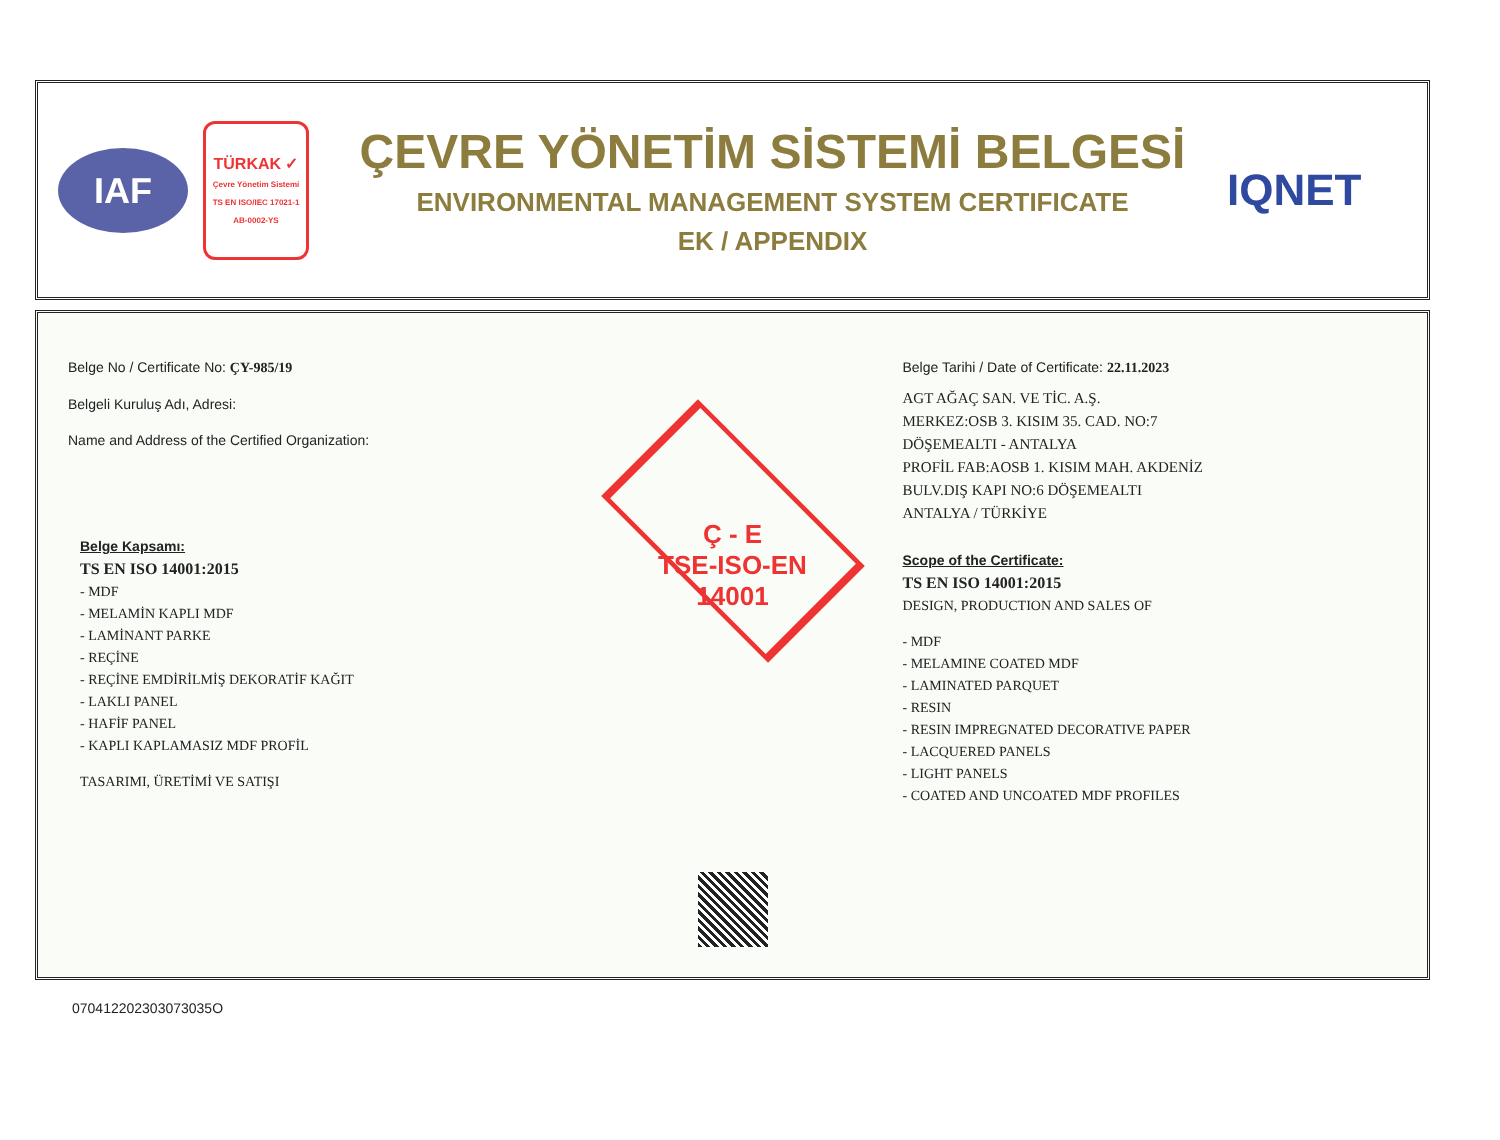IAF
TÜRKAK ✓
Çevre Yönetim Sistemi
TS EN ISO/IEC 17021-1
AB-0002-YS
ÇEVRE YÖNETİM SİSTEMİ BELGESİ
ENVIRONMENTAL MANAGEMENT SYSTEM CERTIFICATE
EK / APPENDIX
IQNET
Belge No / Certificate No: ÇY-985/19
Belgeli Kuruluş Adı, Adresi:
Name and Address of the Certified Organization:
Belge Kapsamı:
TS EN ISO 14001:2015
- MDF
- MELAMİN KAPLI MDF
- LAMİNANT PARKE
- REÇİNE
- REÇİNE EMDİRİLMİŞ DEKORATİF KAĞIT
- LAKLI PANEL
- HAFİF PANEL
- KAPLI KAPLAMASIZ MDF PROFİL
TASARIMI, ÜRETİMİ VE SATIŞI
Ç - E
TSE-ISO-EN
14001
Belge Tarihi / Date of Certificate: 22.11.2023
AGT AĞAÇ SAN. VE TİC. A.Ş.
MERKEZ:OSB 3. KISIM 35. CAD. NO:7
DÖŞEMEALTI - ANTALYA
PROFİL FAB:AOSB 1. KISIM MAH. AKDENİZ
BULV.DIŞ KAPI NO:6 DÖŞEMEALTI
ANTALYA / TÜRKİYE
Scope of the Certificate:
TS EN ISO 14001:2015
DESIGN, PRODUCTION AND SALES OF
- MDF
- MELAMINE COATED MDF
- LAMINATED PARQUET
- RESIN
- RESIN IMPREGNATED DECORATIVE PAPER
- LACQUERED PANELS
- LIGHT PANELS
- COATED AND UNCOATED MDF PROFILES
070412202303073035O